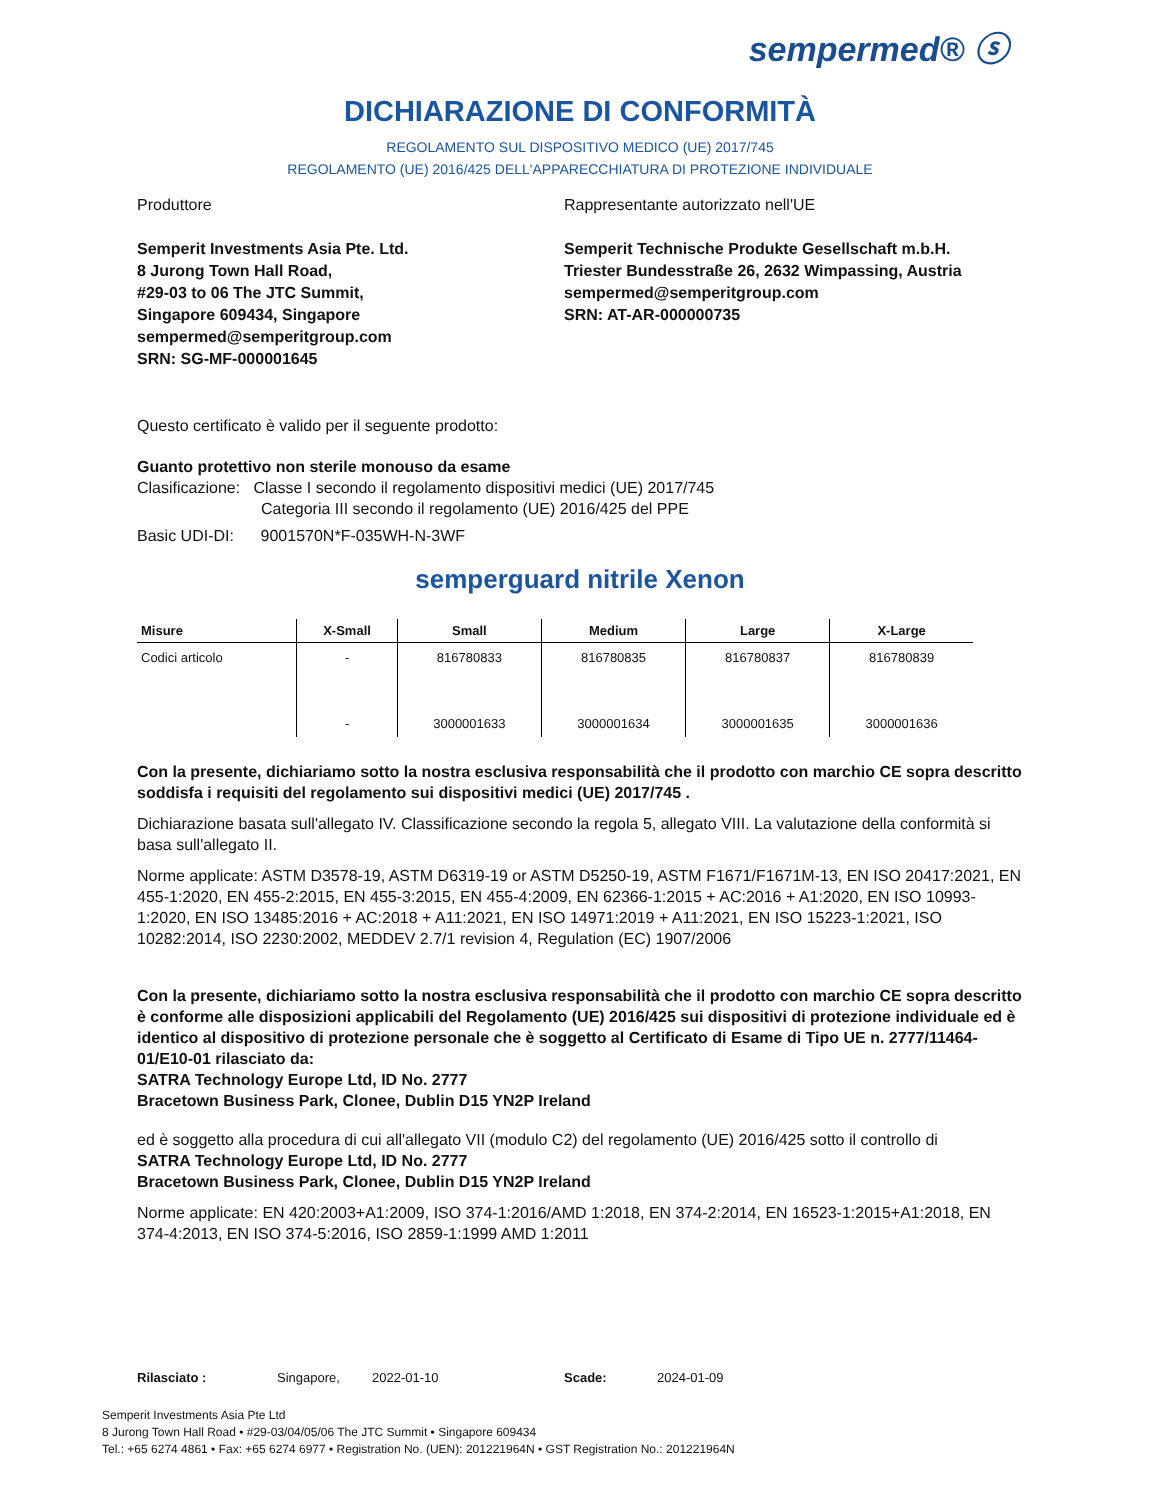sempermed® ⓢ
DICHIARAZIONE DI CONFORMITÀ
REGOLAMENTO SUL DISPOSITIVO MEDICO (UE) 2017/745
REGOLAMENTO (UE) 2016/425 DELL'APPARECCHIATURA DI PROTEZIONE INDIVIDUALE
Produttore
Semperit Investments Asia Pte. Ltd.
8 Jurong Town Hall Road,
#29-03 to 06 The JTC Summit,
Singapore 609434, Singapore
sempermed@semperitgroup.com
SRN: SG-MF-000001645
Rappresentante autorizzato nell'UE
Semperit Technische Produkte Gesellschaft m.b.H.
Triester Bundesstraße 26, 2632 Wimpassing, Austria
sempermed@semperitgroup.com
SRN: AT-AR-000000735
Questo certificato è valido per il seguente prodotto:
Guanto protettivo non sterile monouso da esame
Clasificazione: Classe I secondo il regolamento dispositivi medici (UE) 2017/745
Categoria III secondo il regolamento (UE) 2016/425 del PPE
Basic UDI-DI: 9001570N*F-035WH-N-3WF
semperguard nitrile Xenon
| Misure | X-Small | Small | Medium | Large | X-Large |
| --- | --- | --- | --- | --- | --- |
| Codici articolo | - | 816780833 | 816780835 | 816780837 | 816780839 |
| | - | 3000001633 | 3000001634 | 3000001635 | 3000001636 |
Con la presente, dichiariamo sotto la nostra esclusiva responsabilità che il prodotto con marchio CE sopra descritto soddisfa i requisiti del regolamento sui dispositivi medici (UE) 2017/745 .
Dichiarazione basata sull'allegato IV. Classificazione secondo la regola 5, allegato VIII. La valutazione della conformità si basa sull'allegato II.
Norme applicate: ASTM D3578-19, ASTM D6319-19 or ASTM D5250-19, ASTM F1671/F1671M-13, EN ISO 20417:2021, EN 455-1:2020, EN 455-2:2015, EN 455-3:2015, EN 455-4:2009, EN 62366-1:2015 + AC:2016 + A1:2020, EN ISO 10993-1:2020, EN ISO 13485:2016 + AC:2018 + A11:2021, EN ISO 14971:2019 + A11:2021, EN ISO 15223-1:2021, ISO 10282:2014, ISO 2230:2002, MEDDEV 2.7/1 revision 4, Regulation (EC) 1907/2006
Con la presente, dichiariamo sotto la nostra esclusiva responsabilità che il prodotto con marchio CE sopra descritto è conforme alle disposizioni applicabili del Regolamento (UE) 2016/425 sui dispositivi di protezione individuale ed è identico al dispositivo di protezione personale che è soggetto al Certificato di Esame di Tipo UE n. 2777/11464-01/E10-01 rilasciato da:
SATRA Technology Europe Ltd, ID No. 2777
Bracetown Business Park, Clonee, Dublin D15 YN2P Ireland
ed è soggetto alla procedura di cui all'allegato VII (modulo C2) del regolamento (UE) 2016/425 sotto il controllo di
SATRA Technology Europe Ltd, ID No. 2777
Bracetown Business Park, Clonee, Dublin D15 YN2P Ireland
Norme applicate: EN 420:2003+A1:2009, ISO 374-1:2016/AMD 1:2018, EN 374-2:2014, EN 16523-1:2015+A1:2018, EN 374-4:2013, EN ISO 374-5:2016, ISO 2859-1:1999 AMD 1:2011
Rilasciato : Singapore, 2022-01-10 Scade: 2024-01-09
Semperit Investments Asia Pte Ltd
8 Jurong Town Hall Road • #29-03/04/05/06 The JTC Summit • Singapore 609434
Tel.: +65 6274 4861 • Fax: +65 6274 6977 • Registration No. (UEN): 201221964N • GST Registration No.: 201221964N